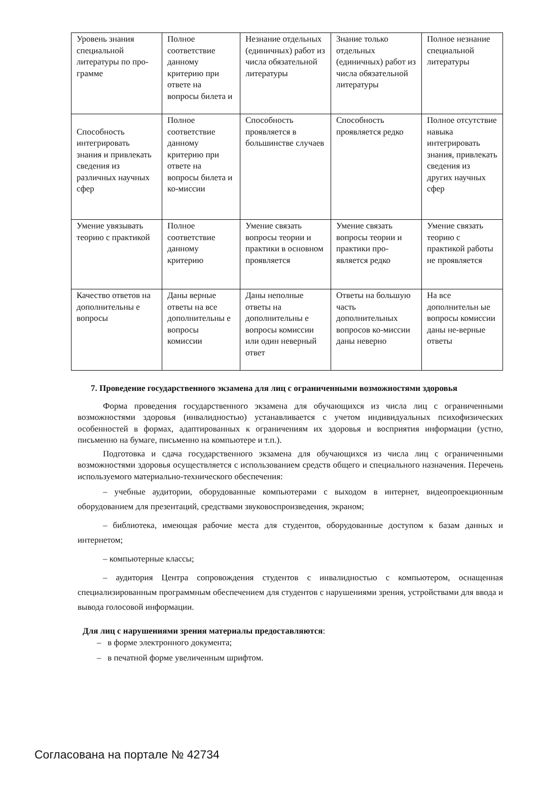| Уровень знания специальной литературы по про- грамме | Полное соответствие данному критерию при ответе на вопросы билета и | Незнание отдельных (единичных) работ из числа обязательной литературы | Знание только отдельных (единичных) работ из числа обязательной литературы | Полное незнание специальной литературы |
| Способность интегрировать знания и привлекать сведения из различных научных сфер | Полное соответствие данному критерию при ответе на вопросы билета и ко-миссии | Способность проявляется в большинстве случаев | Способность проявляется редко | Полное отсутствие навыка интегрировать знания, привлекать сведения из других научных сфер |
| Умение увязывать теорию с практикой | Полное соответствие данному критерию | Умение связать вопросы теории и практики в основном проявляется | Умение связать вопросы теории и практики про-является редко | Умение связать теорию с практикой работы не проявляется |
| Качество ответов на дополнительны е вопросы | Даны верные ответы на все дополнительны е вопросы комиссии | Даны неполные ответы на дополнительны е вопросы комиссии или один неверный ответ | Ответы на большую часть дополнительных вопросов ко-миссии даны неверно | На все дополнительн ые вопросы комиссии даны не-верные ответы |
7. Проведение государственного экзамена для лиц с ограниченными возможностями здоровья
Форма проведения государственного экзамена для обучающихся из числа лиц с ограниченными возможностями здоровья (инвалидностью) устанавливается с учетом индивидуальных психофизических особенностей в формах, адаптированных к ограничениям их здоровья и восприятия информации (устно, письменно на бумаге, письменно на компьютере и т.п.).
Подготовка и сдача государственного экзамена для обучающихся из числа лиц с ограниченными возможностями здоровья осуществляется с использованием средств общего и специального назначения. Перечень используемого материально-технического обеспечения:
– учебные аудитории, оборудованные компьютерами с выходом в интернет, видеопроекционным оборудованием для презентаций, средствами звуковоспроизведения, экраном;
– библиотека, имеющая рабочие места для студентов, оборудованные доступом к базам данных и интернетом;
– компьютерные классы;
– аудитория Центра сопровождения студентов с инвалидностью с компьютером, оснащенная специализированным программным обеспечением для студентов с нарушениями зрения, устройствами для ввода и вывода голосовой информации.
Для лиц с нарушениями зрения материалы предоставляются:
– в форме электронного документа;
– в печатной форме увеличенным шрифтом.
Согласована на портале № 42734